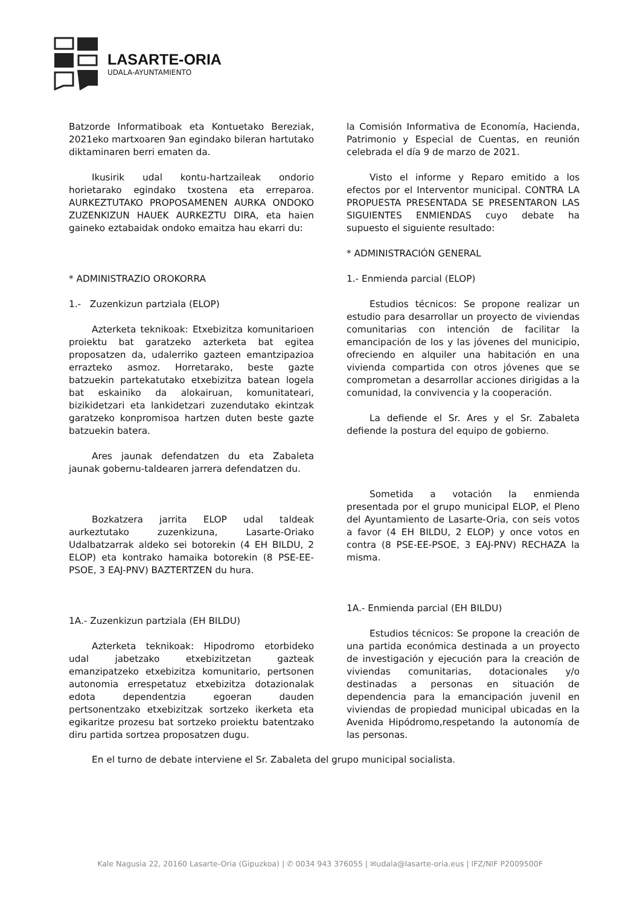LASARTE-ORIA
UDALA-AYUNTAMIENTO
Batzorde Informatiboak eta Kontuetako Bereziak, 2021eko martxoaren 9an egindako bileran hartutako diktaminaren berri ematen da.
Ikusirik udal kontu-hartzaileak ondorio horietarako egindako txostena eta erreparoa. AURKEZTUTAKO PROPOSAMENEN AURKA ONDOKO ZUZENKIZUN HAUEK AURKEZTU DIRA, eta haien gaineko eztabaidak ondoko emaitza hau ekarri du:
* ADMINISTRAZIO OROKORRA
1.- Zuzenkizun partziala (ELOP)
Azterketa teknikoak: Etxebizitza komunitarioen proiektu bat garatzeko azterketa bat egitea proposatzen da, udalerriko gazteen emantzipazioa errazteko asmoz. Horretarako, beste gazte batzuekin partekatutako etxebizitza batean logela bat eskainiko da alokairuan, komunitateari, bizikidetzari eta lankidetzari zuzendutako ekintzak garatzeko konpromisoa hartzen duten beste gazte batzuekin batera.
Ares jaunak defendatzen du eta Zabaleta jaunak gobernu-taldearen jarrera defendatzen du.
Bozkatzera jarrita ELOP udal taldeak aurkeztutako zuzenkizuna, Lasarte-Oriako Udalbatzarrak aldeko sei botorekin (4 EH BILDU, 2 ELOP) eta kontrako hamaika botorekin (8 PSE-EE-PSOE, 3 EAJ-PNV) BAZTERTZEN du hura.
1A.- Zuzenkizun partziala (EH BILDU)
Azterketa teknikoak: Hipodromo etorbideko udal jabetzako etxebizitzetan gazteak emanzipatzeko etxebizitza komunitario, pertsonen autonomia errespetatuz etxebizitza dotazionalak edota dependentzia egoeran dauden pertsonentzako etxebizitzak sortzeko ikerketa eta egikaritze prozesu bat sortzeko proiektu batentzako diru partida sortzea proposatzen dugu.
la Comisión Informativa de Economía, Hacienda, Patrimonio y Especial de Cuentas, en reunión celebrada el día 9 de marzo de 2021.
Visto el informe y Reparo emitido a los efectos por el Interventor municipal. CONTRA LA PROPUESTA PRESENTADA SE PRESENTARON LAS SIGUIENTES ENMIENDAS cuyo debate ha supuesto el siguiente resultado:
* ADMINISTRACIÓN GENERAL
1.- Enmienda parcial (ELOP)
Estudios técnicos: Se propone realizar un estudio para desarrollar un proyecto de viviendas comunitarias con intención de facilitar la emancipación de los y las jóvenes del municipio, ofreciendo en alquiler una habitación en una vivienda compartida con otros jóvenes que se comprometan a desarrollar acciones dirigidas a la comunidad, la convivencia y la cooperación.
La defiende el Sr. Ares y el Sr. Zabaleta defiende la postura del equipo de gobierno.
Sometida a votación la enmienda presentada por el grupo municipal ELOP, el Pleno del Ayuntamiento de Lasarte-Oria, con seis votos a favor (4 EH BILDU, 2 ELOP) y once votos en contra (8 PSE-EE-PSOE, 3 EAJ-PNV) RECHAZA la misma.
1A.- Enmienda parcial (EH BILDU)
Estudios técnicos: Se propone la creación de una partida económica destinada a un proyecto de investigación y ejecución para la creación de viviendas comunitarias, dotacionales y/o destinadas a personas en situación de dependencia para la emancipación juvenil en viviendas de propiedad municipal ubicadas en la Avenida Hipódromo,respetando la autonomía de las personas.
En el turno de debate interviene el Sr. Zabaleta del grupo municipal socialista.
Kale Nagusia 22, 20160 Lasarte-Oria (Gipuzkoa) | ✆ 0034 943 376055 | ✉udala@lasarte-oria.eus | IFZ/NIF P2009500F